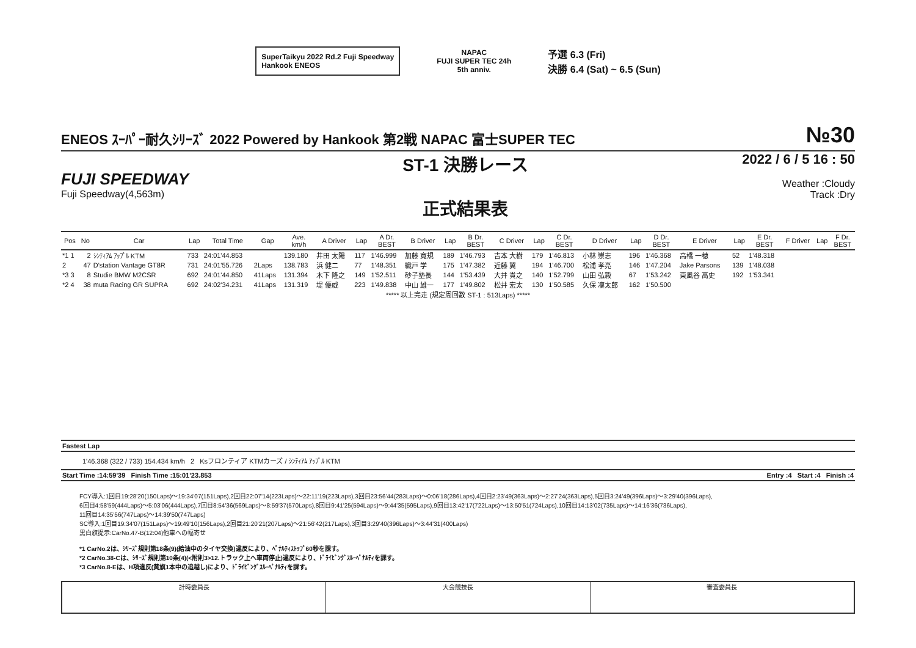SuperTaikyu 2022 Rd.2 Fuji Speedway
Hankook ENEOS
NAPAC
FUJI SUPER TEC 24h
5th anniv.
予選 6.3 (Fri)
決勝 6.4 (Sat) ~ 6.5 (Sun)
ENEOS ｽｰﾊﾟｰ耐久ｼﾘｰｽﾞ 2022 Powered by Hankook 第2戦 NAPAC 富士SUPER TEC №30
FUJI SPEEDWAY
Fuji Speedway(4,563m)
ST-1 決勝レース
正式結果表
2022 / 6 / 5 16 : 50
Weather :Cloudy
Track :Dry
| Pos | No | Car | Lap | Total Time | Gap | Ave. km/h | A Driver | Lap | A Dr. BEST | B Driver | Lap | B Dr. BEST | C Driver | Lap | C Dr. BEST | D Driver | Lap | D Dr. BEST | E Driver | Lap | E Dr. BEST | F Driver | Lap | F Dr. BEST |
| --- | --- | --- | --- | --- | --- | --- | --- | --- | --- | --- | --- | --- | --- | --- | --- | --- | --- | --- | --- | --- | --- | --- | --- | --- |
| *1 1 | 2 | ｼﾝﾃｨｱﾑ ｱｯﾌﾟﾙ KTM | 733 | 24:01'44.853 | | 139.180 | 井田 太陽 | 117 | 1'46.999 | 加藤 寛規 | 189 | 1'46.793 | 吉本 大樹 | 179 | 1'46.813 | 小林 崇志 | 196 | 1'46.368 | 高橋 一穂 | 52 | 1'48.318 | | | |
| 2 | 47 | D'station Vantage GT8R | 731 | 24:01'55.726 | 2Laps | 138.783 | 浜 健二 | 77 | 1'48.351 | 織戸 学 | 175 | 1'47.382 | 近藤 翼 | 194 | 1'46.700 | 松浦 孝亮 | 146 | 1'47.204 | Jake Parsons | 139 | 1'48.038 | | | |
| *3 3 | 8 | Studie BMW M2CSR | 692 | 24:01'44.850 | 41Laps | 131.394 | 木下 隆之 | 149 | 1'52.511 | 砂子塾長 | 144 | 1'53.439 | 大井 貴之 | 140 | 1'52.799 | 山田 弘毅 | 67 | 1'53.242 | 東風谷 高史 | 192 | 1'53.341 | | | |
| *2 4 | 38 | muta Racing GR SUPRA | 692 | 24:02'34.231 | 41Laps | 131.319 | 堤 優威 | 223 | 1'49.838 | 中山 雄一 | 177 | 1'49.802 | 松井 宏太 | 130 | 1'50.585 | 久保 凜太郎 | 162 | 1'50.500 | | | | | | |
| ***** 以上完走 (規定周回数 ST-1 : 513Laps) ***** | | | | | | | | | | | | | | | | | | | | | | | | |
Fastest Lap
1'46.368 (322 / 733) 154.434 km/h 2 Ksフロンティア KTMカーズ / ｼﾝﾃｨｱﾑ ｱｯﾌﾟﾙ KTM
Start Time :14:59'39 Finish Time :15:01'23.853 Entry :4 Start :4 Finish :4
FCY導入:1回目19:28'20(150Laps)～19:34'07(151Laps),2回目22:07'14(223Laps)～22:11'19(223Laps),3回目23:56'44(283Laps)～0:06'18(286Laps),4回目2:23'49(363Laps)～2:27'24(363Laps),5回目3:24'49(396Laps)～3:29'40(396Laps),
6回目4:58'59(444Laps)～5:03'06(444Laps),7回目8:54'36(569Laps)～8:59'37(570Laps),8回目9:41'25(594Laps)～9:44'35(595Laps),9回目13:42'17(722Laps)～13:50'51(724Laps),10回目14:13'02(735Laps)～14:16'36(736Laps),
11回目14:35'56(747Laps)～14:39'50(747Laps)
SC導入:1回目19:34'07(151Laps)～19:49'10(156Laps),2回目21:20'21(207Laps)～21:56'42(217Laps),3回目3:29'40(396Laps)～3:44'31(400Laps)
黒白旗提示:CarNo.47-B(12:04)他車への幅寄せ
*1 CarNo.2は、ｼﾘｰｽﾞ規則第18条(9)(給油中のタイヤ交換)違反により、ﾍﾟﾅﾙﾃｨｽﾄｯﾌﾟ60秒を課す。
*2 CarNo.38-Cは、ｼﾘｰｽﾞ規則第10条(4)(<附則3>12.トラック上へ車両停止)違反により、ﾄﾞﾗｲﾋﾞﾝｸﾞｽﾙｰﾍﾟﾅﾙﾃｨを課す。
*3 CarNo.8-Eは、H項違反(黄旗1本中の追越し)により、ﾄﾞﾗｲﾋﾞﾝｸﾞｽﾙｰﾍﾟﾅﾙﾃｨを課す。
計時委員長 大会競技長 審査委員長